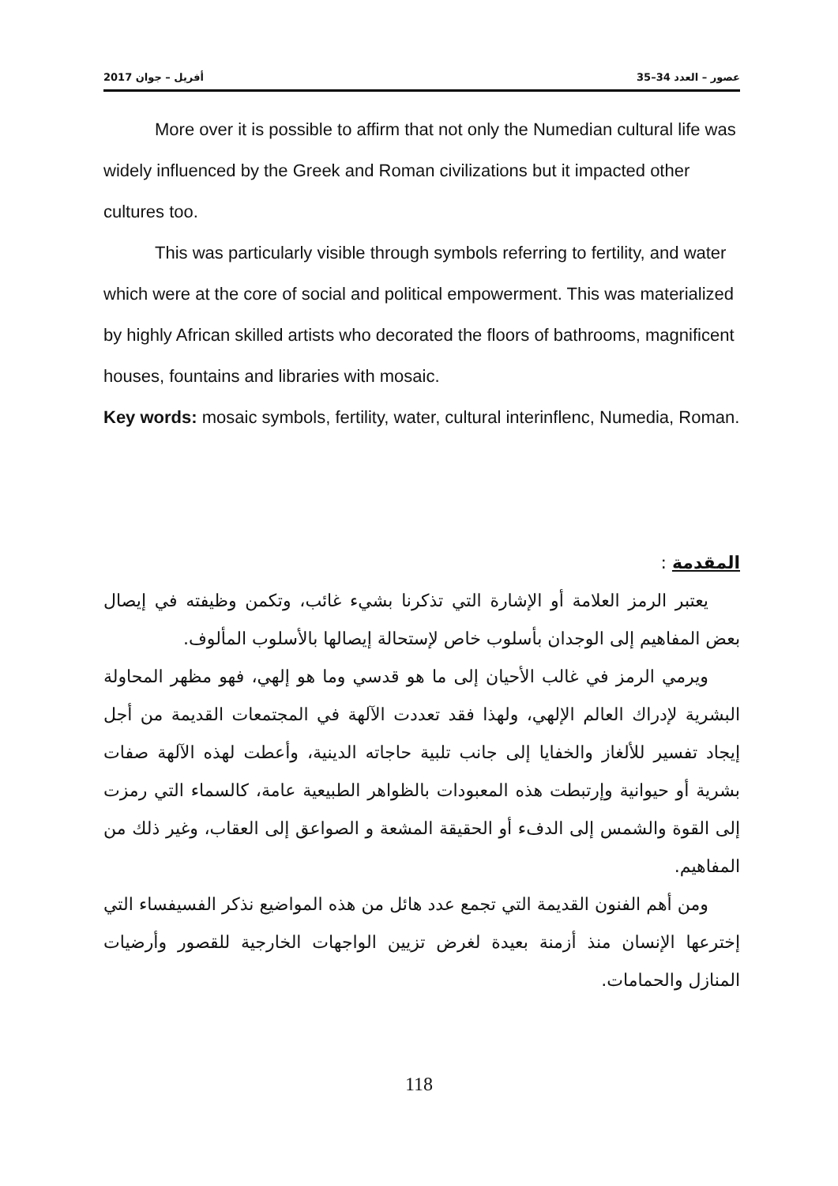عصور – العدد 34–35 أفريل – جوان 2017
More over it is possible to affirm that not only the Numedian cultural life was widely influenced by the Greek and Roman civilizations but it impacted other cultures too.
This was particularly visible through symbols referring to fertility, and water which were at the core of social and political empowerment. This was materialized by highly African skilled artists who decorated the floors of bathrooms, magnificent houses, fountains and libraries with mosaic.
Key words: mosaic symbols, fertility, water, cultural interinflenc, Numedia, Roman.
المقدمة :
يعتبر الرمز العلامة أو الإشارة التي تذكرنا بشيء غائب، وتكمن وظيفته في إيصال بعض المفاهيم إلى الوجدان بأسلوب خاص لإستحالة إيصالها بالأسلوب المألوف.
ويرمي الرمز في غالب الأحيان إلى ما هو قدسي وما هو إلهي، فهو مظهر المحاولة البشرية لإدراك العالم الإلهي، ولهذا فقد تعددت الآلهة في المجتمعات القديمة من أجل إيجاد تفسير للألغاز والخفايا إلى جانب تلبية حاجاته الدينية، وأعطت لهذه الآلهة صفات بشرية أو حيوانية وإرتبطت هذه المعبودات بالظواهر الطبيعية عامة، كالسماء التي رمزت إلى القوة والشمس إلى الدفء أو الحقيقة المشعة و الصواعق إلى العقاب، وغير ذلك من المفاهيم.
ومن أهم الفنون القديمة التي تجمع عدد هائل من هذه المواضيع نذكر الفسيفساء التي إخترعها الإنسان منذ أزمنة بعيدة لغرض تزيين الواجهات الخارجية للقصور وأرضيات المنازل والحمامات.
118